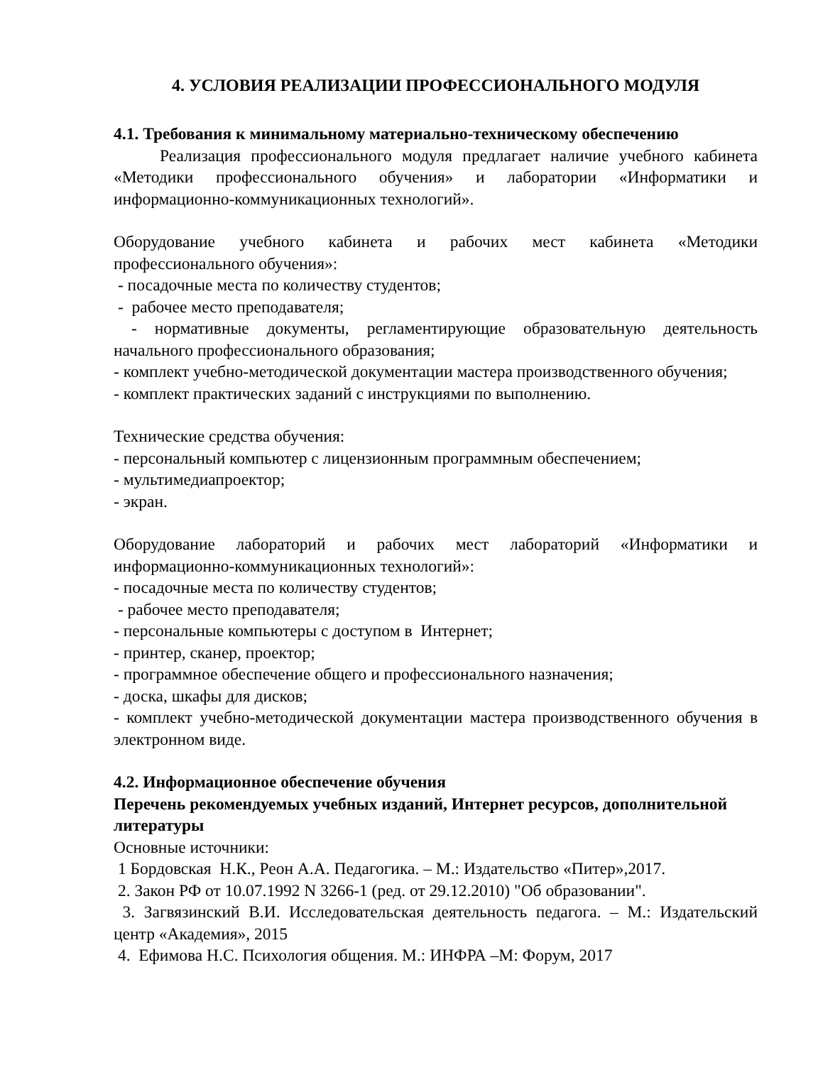4. УСЛОВИЯ РЕАЛИЗАЦИИ ПРОФЕССИОНАЛЬНОГО МОДУЛЯ
4.1. Требования к минимальному материально-техническому обеспечению
Реализация профессионального модуля предлагает наличие учебного кабинета «Методики профессионального обучения» и лаборатории «Информатики и информационно-коммуникационных технологий».
Оборудование учебного кабинета и рабочих мест кабинета «Методики профессионального обучения»:
- посадочные места по количеству студентов;
- рабочее место преподавателя;
- нормативные документы, регламентирующие образовательную деятельность начального профессионального образования;
- комплект учебно-методической документации мастера производственного обучения;
- комплект практических заданий с инструкциями по выполнению.
Технические средства обучения:
- персональный компьютер с лицензионным программным обеспечением;
- мультимедиапроектор;
- экран.
Оборудование лабораторий и рабочих мест лабораторий «Информатики и информационно-коммуникационных технологий»:
- посадочные места по количеству студентов;
- рабочее место преподавателя;
- персональные компьютеры с доступом в Интернет;
- принтер, сканер, проектор;
- программное обеспечение общего и профессионального назначения;
- доска, шкафы для дисков;
- комплект учебно-методической документации мастера производственного обучения в электронном виде.
4.2. Информационное обеспечение обучения
Перечень рекомендуемых учебных изданий, Интернет ресурсов, дополнительной литературы
Основные источники:
1 Бордовская Н.К., Реон А.А. Педагогика. – М.: Издательство «Питер»,2017.
2. Закон РФ от 10.07.1992 N 3266-1 (ред. от 29.12.2010) "Об образовании".
3. Загвязинский В.И. Исследовательская деятельность педагога. – М.: Издательский центр «Академия», 2015
4. Ефимова Н.С. Психология общения. М.: ИНФРА –М: Форум, 2017